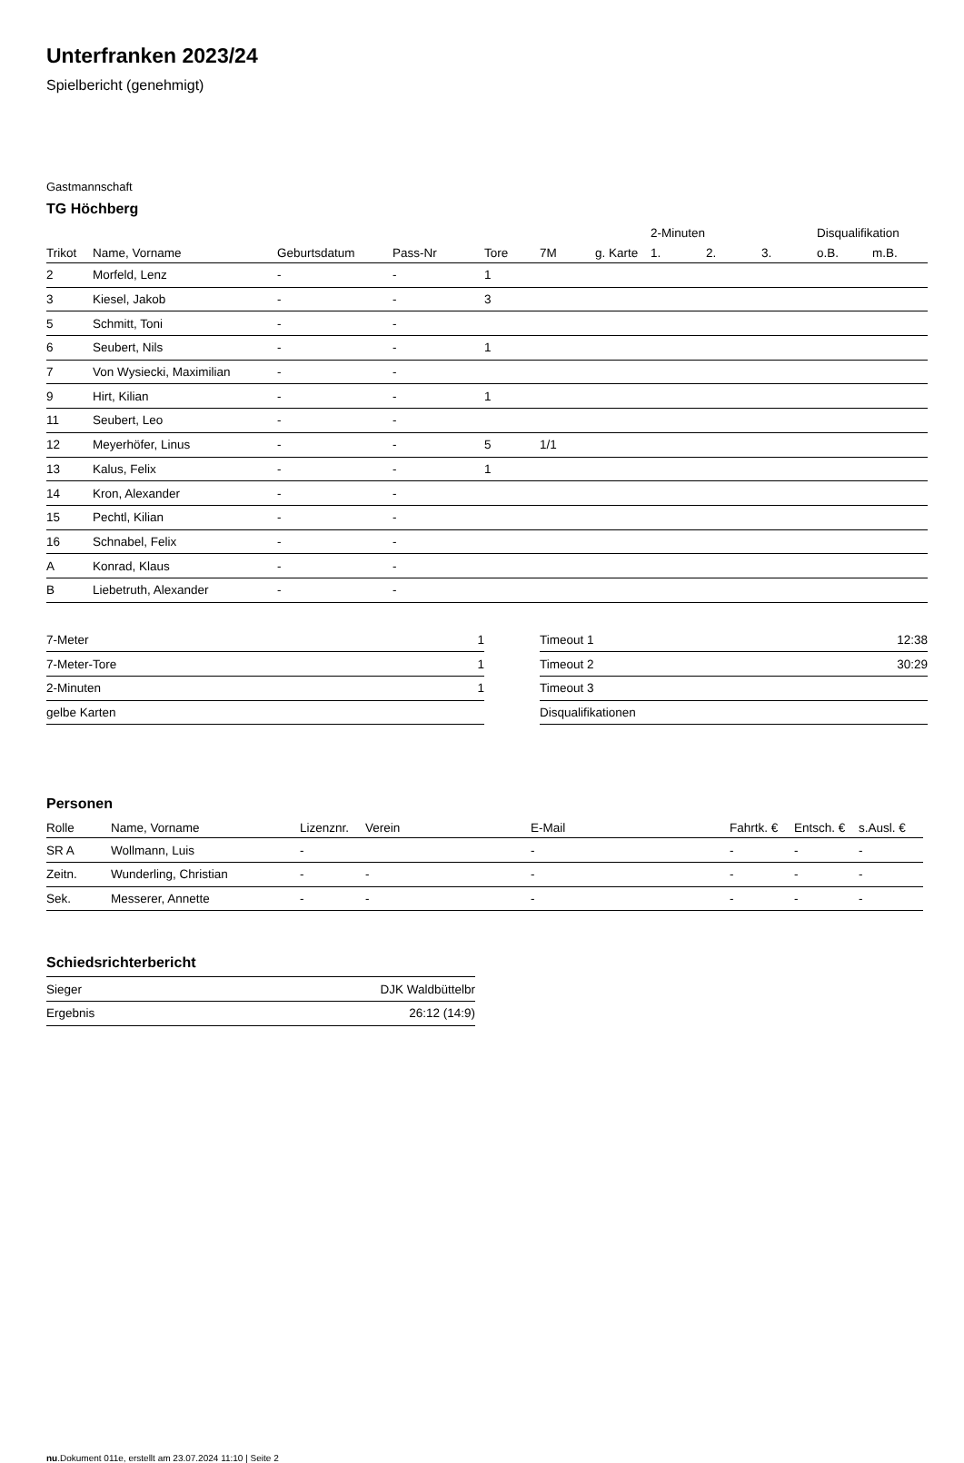Unterfranken 2023/24
Spielbericht (genehmigt)
Gastmannschaft
TG Höchberg
| | | | | | | | 2-Minuten | | | Disqualifikation | |
| --- | --- | --- | --- | --- | --- | --- | --- | --- | --- | --- | --- |
| Trikot | Name, Vorname | Geburtsdatum | Pass-Nr | Tore | 7M | g. Karte | 1. | 2. | 3. | o.B. | m.B. |
| 2 | Morfeld, Lenz | - | - | 1 | | | | | | | |
| 3 | Kiesel, Jakob | - | - | 3 | | | | | | | |
| 5 | Schmitt, Toni | - | - | | | | | | | | |
| 6 | Seubert, Nils | - | - | 1 | | | | | | | |
| 7 | Von Wysiecki, Maximilian | - | - | | | | | | | | |
| 9 | Hirt, Kilian | - | - | 1 | | | | | | | |
| 11 | Seubert, Leo | - | - | | | | | | | | |
| 12 | Meyerhöfer, Linus | - | - | 5 | 1/1 | | | | | | |
| 13 | Kalus, Felix | - | - | 1 | | | | | | | |
| 14 | Kron, Alexander | - | - | | | | | | | | |
| 15 | Pechtl, Kilian | - | - | | | | | | | | |
| 16 | Schnabel, Felix | - | - | | | | | | | | |
| A | Konrad, Klaus | - | - | | | | | | | | |
| B | Liebetruth, Alexander | - | - | | | | | | | | |
| 7-Meter | 1 |
| 7-Meter-Tore | 1 |
| 2-Minuten | 1 |
| gelbe Karten | |
| Timeout 1 | 12:38 |
| Timeout 2 | 30:29 |
| Timeout 3 | |
| Disqualifikationen | |
Personen
| Rolle | Name, Vorname | Lizenznr. | Verein | E-Mail | Fahrtk. € | Entsch. € | s.Ausl. € |
| --- | --- | --- | --- | --- | --- | --- | --- |
| SR A | Wollmann, Luis | - | | - | - | - | - |
| Zeitn. | Wunderling, Christian | - | - | - | - | - | - |
| Sek. | Messerer, Annette | - | - | - | - | - | - |
Schiedsrichterbericht
| Sieger | DJK Waldbüttelbr |
| Ergebnis | 26:12 (14:9) |
nu.Dokument 011e, erstellt am 23.07.2024 11:10 | Seite 2